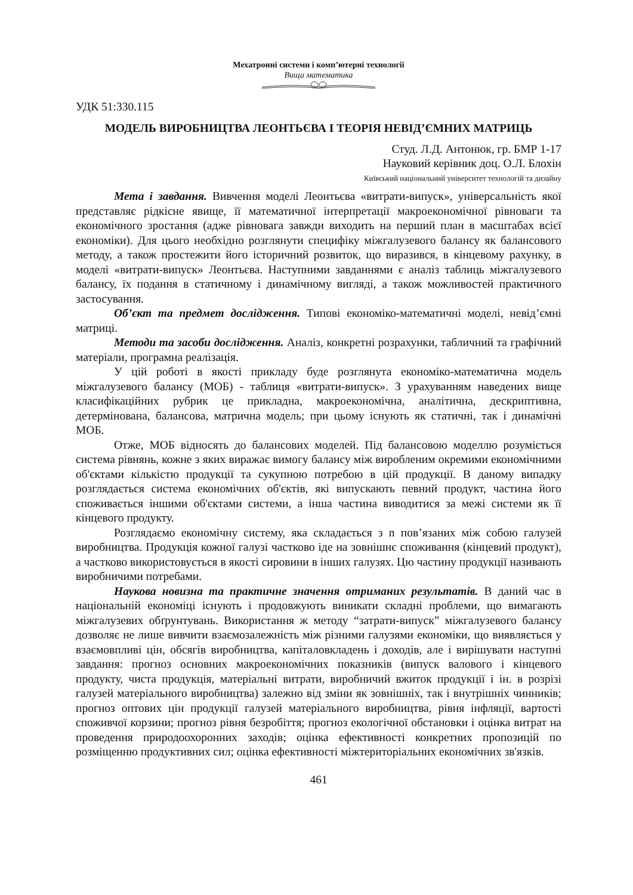Мехатронні системи і комп’ютерні технології
Вища математика
УДК 51:330.115
МОДЕЛЬ ВИРОБНИЦТВА ЛЕОНТЬЄВА І ТЕОРІЯ НЕВІД’ЄМНИХ МАТРИЦЬ
Студ. Л.Д. Антонюк, гр. БМР 1-17
Науковий керівник доц. О.Л. Блохін
Київський національний університет технологій та дизайну
Мета і завдання. Вивчення моделі Леонтьєва «витрати-випуск», універсальність якої представляє рідкісне явище, її математичної інтерпретації макроекономічної рівноваги та економічного зростання (адже рівновага завжди виходить на перший план в масштабах всієї економіки). Для цього необхідно розглянути специфіку міжгалузевого балансу як балансового методу, а також простежити його історичний розвиток, що виразився, в кінцевому рахунку, в моделі «витрати-випуск» Леонтьєва. Наступними завданнями є аналіз таблиць міжгалузевого балансу, їх подання в статичному і динамічному вигляді, а також можливостей практичного застосування.
Об’єкт та предмет дослідження. Типові економіко-математичні моделі, невід’ємні матриці.
Методи та засоби дослідження. Аналіз, конкретні розрахунки, табличний та графічний матеріали, програмна реалізація.
У цій роботі в якості прикладу буде розглянута економіко-математична модель міжгалузевого балансу (МОБ) - таблиця «витрати-випуск». З урахуванням наведених вище класифікаційних рубрик це прикладна, макроекономічна, аналітична, дескриптивна, детермінована, балансова, матрична модель; при цьому існують як статичні, так і динамічні МОБ.
Отже, МОБ відносять до балансових моделей. Під балансовою моделлю розуміється система рівнянь, кожне з яких виражає вимогу балансу між виробленим окремими економічними об'єктами кількістю продукції та сукупною потребою в цій продукції. В даному випадку розглядається система економічних об'єктів, які випускають певний продукт, частина його споживається іншими об'єктами системи, а інша частина виводитися за межі системи як її кінцевого продукту.
Розглядаємо економічну систему, яка складається з n пов’язаних між собою галузей виробництва. Продукція кожної галузі частково іде на зовнішнє споживання (кінцевий продукт), а частково використовується в якості сировини в інших галузях. Цю частину продукції називають виробничими потребами.
Наукова новизна та практичне значення отриманих результатів. В даний час в національній економіці існують і продовжують виникати складні проблеми, що вимагають міжгалузевих обґрунтувань. Використання ж методу “затрати-випуск” міжгалузевого балансу дозволяє не лише вивчити взаємозалежність між різними галузями економіки, що виявляється у взаємовпливі цін, обсягів виробництва, капіталовкладень і доходів, але і вирішувати наступні завдання: прогноз основних макроекономічних показників (випуск валового і кінцевого продукту, чиста продукція, матеріальні витрати, виробничий вжиток продукції і ін. в розрізі галузей матеріального виробництва) залежно від зміни як зовнішніх, так і внутрішніх чинників; прогноз оптових цін продукції галузей матеріального виробництва, рівня інфляції, вартості споживчої корзини; прогноз рівня безробіття; прогноз екологічної обстановки і оцінка витрат на проведення природоохоронних заходів; оцінка ефективності конкретних пропозицій по розміщенню продуктивних сил; оцінка ефективності міжтериторіальних економічних зв'язків.
461